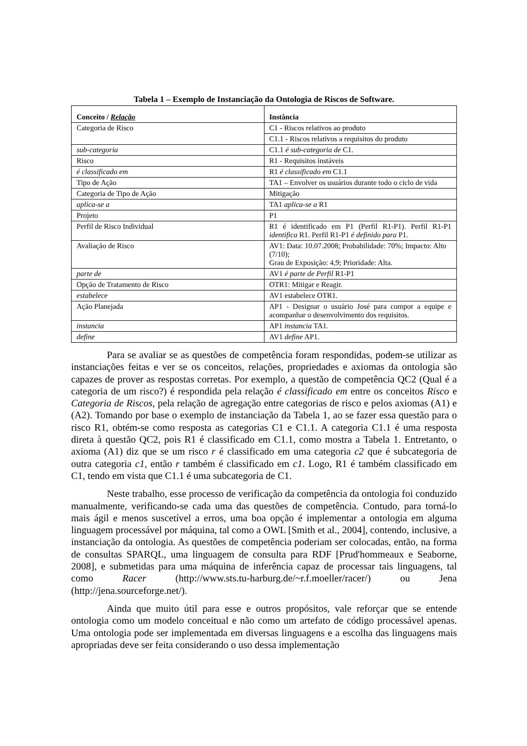Tabela 1 – Exemplo de Instanciação da Ontologia de Riscos de Software.
| Conceito / Relação | Instância |
| --- | --- |
| Categoria de Risco | C1 - Riscos relativos ao produto |
| | C1.1 - Riscos relativos a requisitos do produto |
| sub-categoria | C1.1 é sub-categoria de C1. |
| Risco | R1 - Requisitos instáveis |
| é classificado em | R1 é classificado em C1.1 |
| Tipo de Ação | TA1 – Envolver os usuários durante todo o ciclo de vida |
| Categoria de Tipo de Ação | Mitigação |
| aplica-se a | TA1 aplica-se a R1 |
| Projeto | P1 |
| Perfil de Risco Individual | R1 é identificado em P1 (Perfil R1-P1). Perfil R1-P1 identifica R1. Perfil R1-P1 é definido para P1. |
| Avaliação de Risco | AV1: Data: 10.07.2008; Probabilidade: 70%; Impacto: Alto (7/10); Grau de Exposição: 4,9; Prioridade: Alta. |
| parte de | AV1 é parte de Perfil R1-P1 |
| Opção de Tratamento de Risco | OTR1: Mitigar e Reagir. |
| estabelece | AV1 estabelece OTR1. |
| Ação Planejada | AP1 - Designar o usuário José para compor a equipe e acompanhar o desenvolvimento dos requisitos. |
| instancia | AP1 instancia TA1. |
| define | AV1 define AP1. |
Para se avaliar se as questões de competência foram respondidas, podem-se utilizar as instanciações feitas e ver se os conceitos, relações, propriedades e axiomas da ontologia são capazes de prover as respostas corretas. Por exemplo, a questão de competência QC2 (Qual é a categoria de um risco?) é respondida pela relação é classificado em entre os conceitos Risco e Categoria de Riscos, pela relação de agregação entre categorias de risco e pelos axiomas (A1) e (A2). Tomando por base o exemplo de instanciação da Tabela 1, ao se fazer essa questão para o risco R1, obtém-se como resposta as categorias C1 e C1.1. A categoria C1.1 é uma resposta direta à questão QC2, pois R1 é classificado em C1.1, como mostra a Tabela 1. Entretanto, o axioma (A1) diz que se um risco r é classificado em uma categoria c2 que é subcategoria de outra categoria c1, então r também é classificado em c1. Logo, R1 é também classificado em C1, tendo em vista que C1.1 é uma subcategoria de C1.
Neste trabalho, esse processo de verificação da competência da ontologia foi conduzido manualmente, verificando-se cada uma das questões de competência. Contudo, para torná-lo mais ágil e menos suscetível a erros, uma boa opção é implementar a ontologia em alguma linguagem processável por máquina, tal como a OWL [Smith et al., 2004], contendo, inclusive, a instanciação da ontologia. As questões de competência poderiam ser colocadas, então, na forma de consultas SPARQL, uma linguagem de consulta para RDF [Prud'hommeaux e Seaborne, 2008], e submetidas para uma máquina de inferência capaz de processar tais linguagens, tal como Racer (http://www.sts.tu-harburg.de/~r.f.moeller/racer/) ou Jena (http://jena.sourceforge.net/).
Ainda que muito útil para esse e outros propósitos, vale reforçar que se entende ontologia como um modelo conceitual e não como um artefato de código processável apenas. Uma ontologia pode ser implementada em diversas linguagens e a escolha das linguagens mais apropriadas deve ser feita considerando o uso dessa implementação